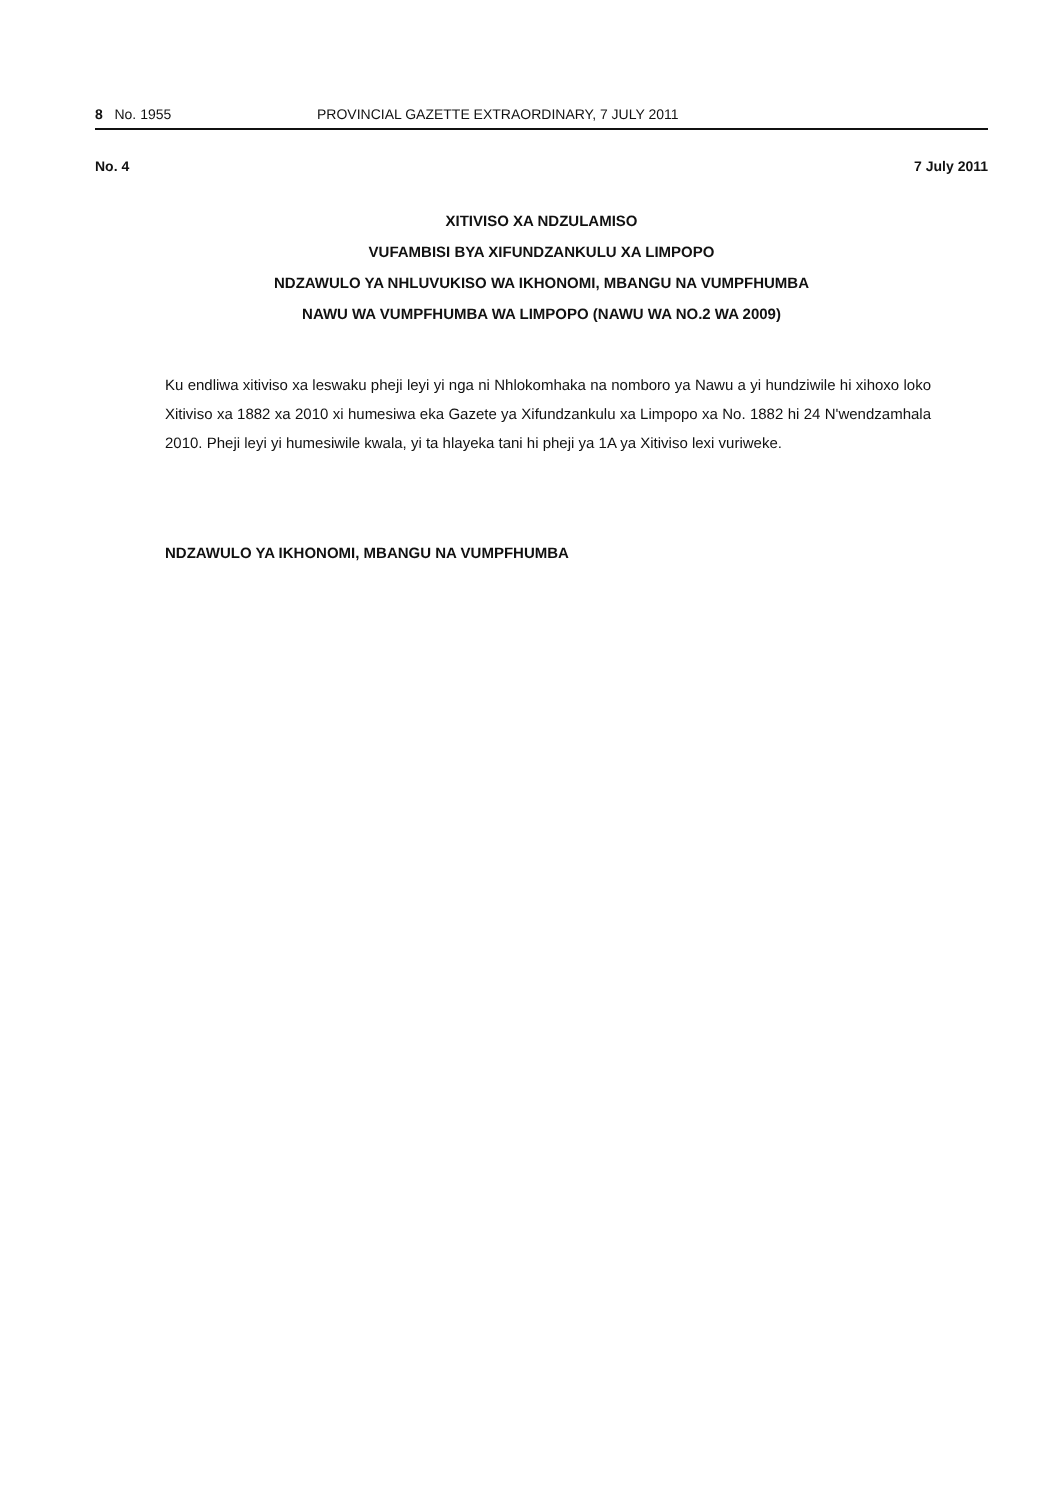8 No. 1955 PROVINCIAL GAZETTE EXTRAORDINARY, 7 JULY 2011
No. 4 7 July 2011
XITIVISO XA NDZULAMISO
VUFAMBISI BYA XIFUNDZANKULU XA LIMPOPO
NDZAWULO YA NHLUVUKISO WA IKHONOMI, MBANGU NA VUMPFHUMBA
NAWU WA VUMPFHUMBA WA LIMPOPO (NAWU WA NO.2 WA 2009)
Ku endliwa xitiviso xa leswaku pheji leyi yi nga ni Nhlokomhaka na nomboro ya Nawu a yi hundziwile hi xihoxo loko Xitiviso xa 1882 xa 2010 xi humesiwa eka Gazete ya Xifundzankulu xa Limpopo xa No. 1882 hi 24 N'wendzamhala 2010. Pheji leyi yi humesiwile kwala, yi ta hlayeka tani hi pheji ya 1A ya Xitiviso lexi vuriweke.
NDZAWULO YA IKHONOMI, MBANGU NA VUMPFHUMBA